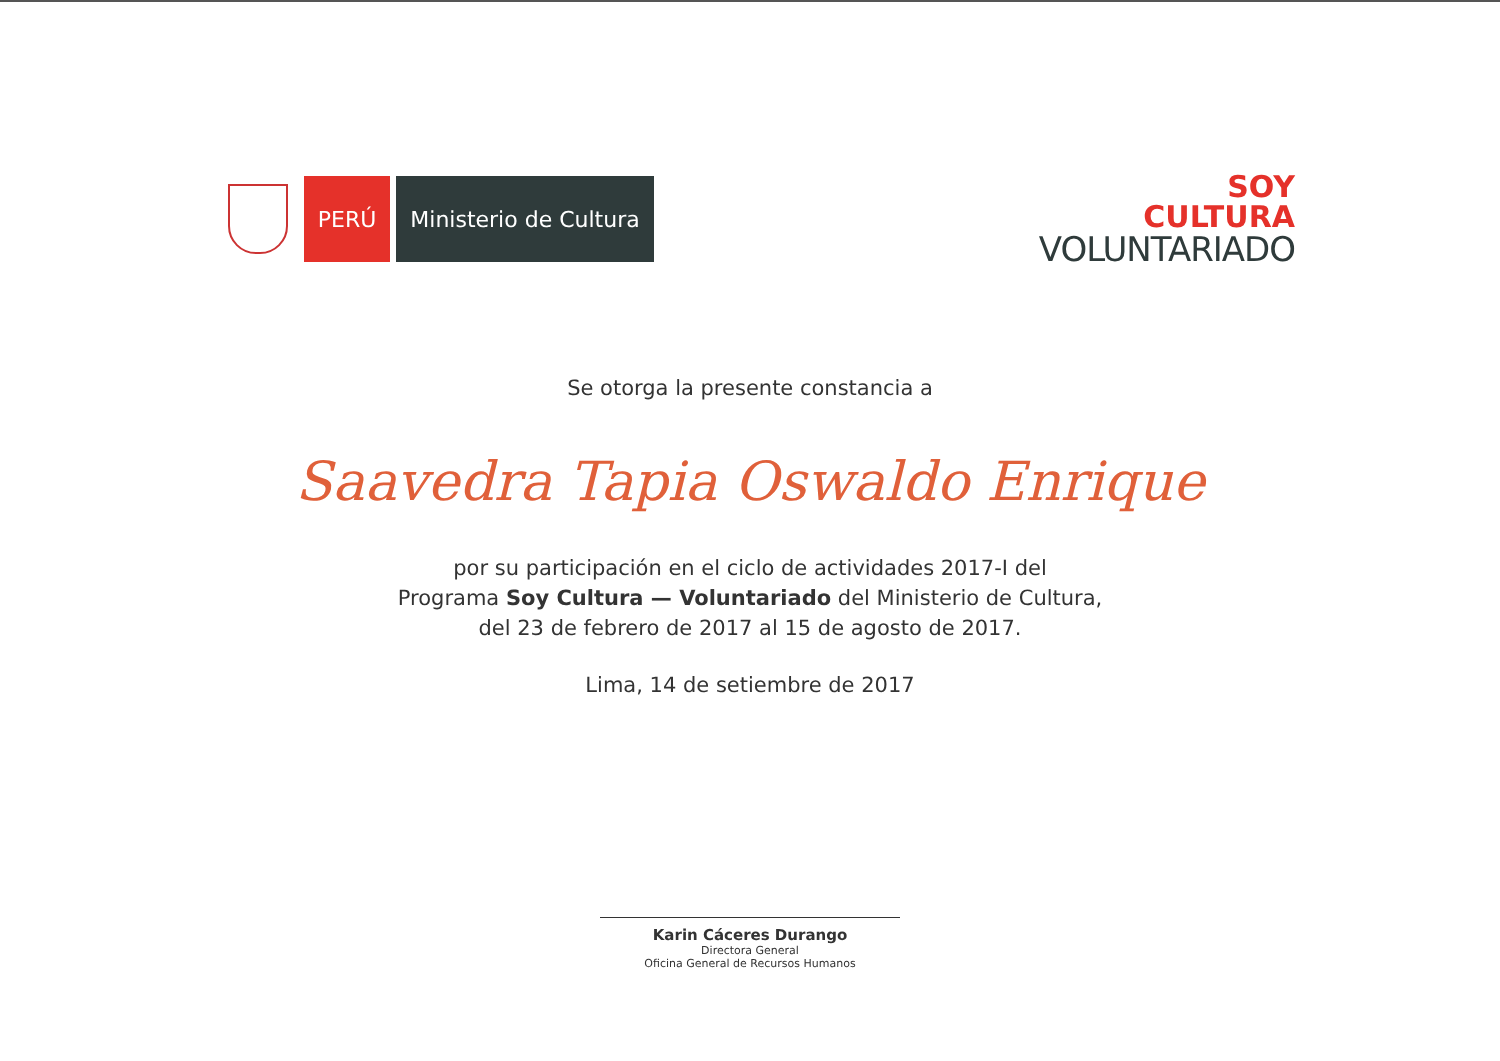PERÚ
Ministerio de Cultura
SOY
CULTURA
VOLUNTARIADO
Se otorga la presente constancia a
Saavedra Tapia Oswaldo Enrique
por su participación en el ciclo de actividades 2017-I del
Programa Soy Cultura — Voluntariado del Ministerio de Cultura,
del 23 de febrero de 2017 al 15 de agosto de 2017.
Lima, 14 de setiembre de 2017
Karin Cáceres Durango
Directora General
Oficina General de Recursos Humanos